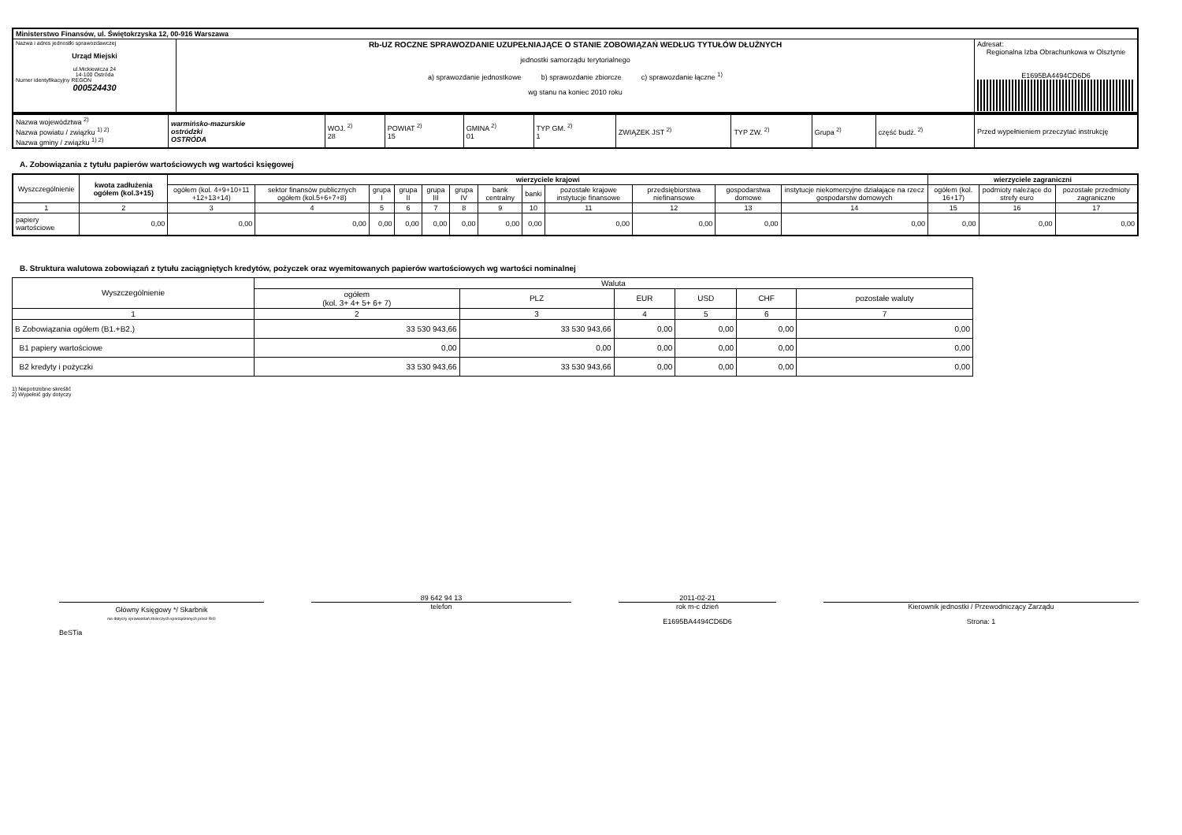| Ministerstwo Finansów, ul. Świętokrzyska 12, 00-916 Warszawa | | |
| Nazwa i adres jednostki sprawozdawczej Urząd Miejski ul.Mickiewicza 24 14-100 Ostróda Numer identyfikacyjny REGON 000524430 | Rb-UZ ROCZNE SPRAWOZDANIE UZUPEŁNIAJĄCE O STANIE ZOBOWIĄZAŃ WEDŁUG TYTUŁÓW DŁUŻNYCH jednostki samorządu terytorialnego a) sprawozdanie jednostkowe b) sprawozdanie zbiorcze c) sprawozdanie łączne <sup>1)</sup> wg stanu na koniec 2010 roku | Adresat: Regionalna Izba Obrachunkowa w Olsztynie E1695BA4494CD6D6 |
| Nazwa województwa <sup>2)</sup> Nazwa powiatu / związku <sup>1) 2)</sup> Nazwa gminy / związku <sup>1) 2)</sup> | warmińsko-mazurskie ostródzki OSTRÓDA | WOJ. <sup>2)</sup> 28 | POWIAT <sup>2)</sup> 15 | GMINA <sup>2)</sup> 01 | TYP GM. <sup>2)</sup> 1 | ZWIĄZEK JST <sup>2)</sup> | TYP ZW. <sup>2)</sup> | Grupa <sup>2)</sup> | część budż. <sup>2)</sup> | Przed wypełnieniem przeczytać instrukcję |
A. Zobowiązania z tytułu papierów wartościowych wg wartości księgowej
| Wyszczególnienie | kwota zadłużenia ogółem (kol.3+15) | wierzyciele krajowi | | | | | | | | | | | | wierzyciele zagraniczni | | |
| --- | --- | --- | --- | --- | --- | --- | --- | --- | --- | --- | --- | --- | --- | --- | --- | --- |
| | | ogółem (kol. 4+9+10+11 +12+13+14) | sektor finansów publicznych ogółem (kol.5+6+7+8) | grupa I | grupa II | grupa III | grupa IV | bank centralny | banki | pozostałe krajowe instytucje finansowe | przedsiębiorstwa niefinansowe | gospodarstwa domowe | instytucje niekomercyjne działające na rzecz gospodarstw domowych | ogółem (kol. 16+17) | podmioty należące do strefy euro | pozostałe przedmioty zagraniczne |
| 1 | 2 | 3 | 4 | 5 | 6 | 7 | 8 | 9 | 10 | 11 | 12 | 13 | 14 | 15 | 16 | 17 |
| papiery wartościowe | 0,00 | 0,00 | 0,00 | 0,00 | 0,00 | 0,00 | 0,00 | 0,00 | 0,00 | 0,00 | 0,00 | 0,00 | 0,00 | 0,00 | 0,00 | 0,00 |
B. Struktura walutowa zobowiązań z tytułu zaciągniętych kredytów, pożyczek oraz wyemitowanych papierów wartościowych wg wartości nominalnej
| Wyszczególnienie | Waluta | | | | | |
| --- | --- | --- | --- | --- | --- | --- |
| | ogółem (kol. 3+ 4+ 5+ 6+ 7) | PLZ | EUR | USD | CHF | pozostałe waluty |
| 1 | 2 | 3 | 4 | 5 | 6 | 7 |
| B Zobowiązania ogółem (B1.+B2.) | 33 530 943,66 | 33 530 943,66 | 0,00 | 0,00 | 0,00 | 0,00 |
| B1 papiery wartościowe | 0,00 | 0,00 | 0,00 | 0,00 | 0,00 | 0,00 |
| B2 kredyty i pożyczki | 33 530 943,66 | 33 530 943,66 | 0,00 | 0,00 | 0,00 | 0,00 |
1) Niepotrzebne skreślić
2) Wypełnić gdy dotyczy
Główny Księgowy */ Skarbnik
nie dotyczy sprawozdań zbiorczych sporządzonych przez RIO
BeSTia
89 642 94 13
telefon
2011-02-21
rok m-c dzień
E1695BA4494CD6D6
Kierownik jednostki / Przewodniczący Zarządu
Strona: 1